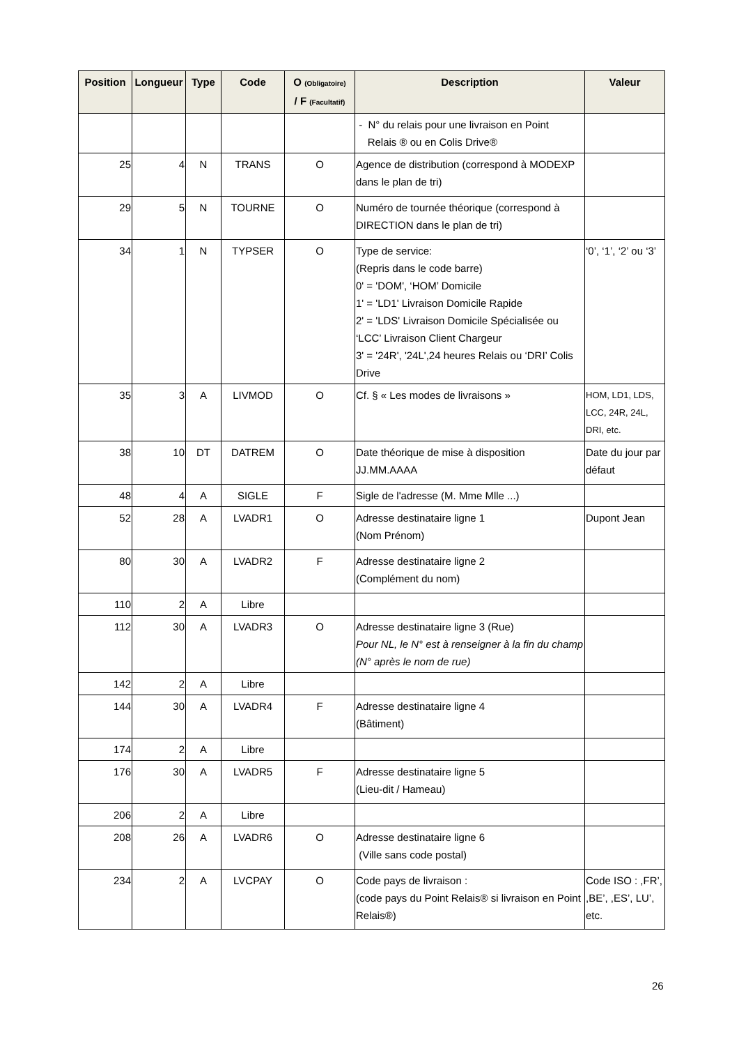| Position | Longueur | Type | Code | O (Obligatoire) / F (Facultatif) | Description | Valeur |
| --- | --- | --- | --- | --- | --- | --- |
| | | | | | - N° du relais pour une livraison en Point Relais ® ou en Colis Drive® | |
| 25 | 4 | N | TRANS | O | Agence de distribution (correspond à MODEXP dans le plan de tri) | |
| 29 | 5 | N | TOURNE | O | Numéro de tournée théorique (correspond à DIRECTION dans le plan de tri) | |
| 34 | 1 | N | TYPSER | O | Type de service: (Repris dans le code barre) 0' = 'DOM', ‘HOM’ Domicile 1' = 'LD1' Livraison Domicile Rapide 2' = 'LDS' Livraison Domicile Spécialisée ou ‘LCC’ Livraison Client Chargeur 3' = '24R', '24L',24 heures Relais ou ‘DRI’ Colis Drive | ‘0’, ‘1’, ‘2’ ou ‘3’ |
| 35 | 3 | A | LIVMOD | O | Cf. § « Les modes de livraisons » | HOM, LD1, LDS, LCC, 24R, 24L, DRI, etc. |
| 38 | 10 | DT | DATREM | O | Date théorique de mise à disposition JJ.MM.AAAA | Date du jour par défaut |
| 48 | 4 | A | SIGLE | F | Sigle de l'adresse (M. Mme Mlle ...) | |
| 52 | 28 | A | LVADR1 | O | Adresse destinataire ligne 1 (Nom Prénom) | Dupont Jean |
| 80 | 30 | A | LVADR2 | F | Adresse destinataire ligne 2 (Complément du nom) | |
| 110 | 2 | A | Libre | | | |
| 112 | 30 | A | LVADR3 | O | Adresse destinataire ligne 3 (Rue) Pour NL, le N° est à renseigner à la fin du champ (N° après le nom de rue) | |
| 142 | 2 | A | Libre | | | |
| 144 | 30 | A | LVADR4 | F | Adresse destinataire ligne 4 (Bâtiment) | |
| 174 | 2 | A | Libre | | | |
| 176 | 30 | A | LVADR5 | F | Adresse destinataire ligne 5 (Lieu-dit / Hameau) | |
| 206 | 2 | A | Libre | | | |
| 208 | 26 | A | LVADR6 | O | Adresse destinataire ligne 6 (Ville sans code postal) | |
| 234 | 2 | A | LVCPAY | O | Code pays de livraison : (code pays du Point Relais® si livraison en Point Relais®) | Code ISO : ,FR’, ,BE’, ,ES’, LU’, etc. |
26